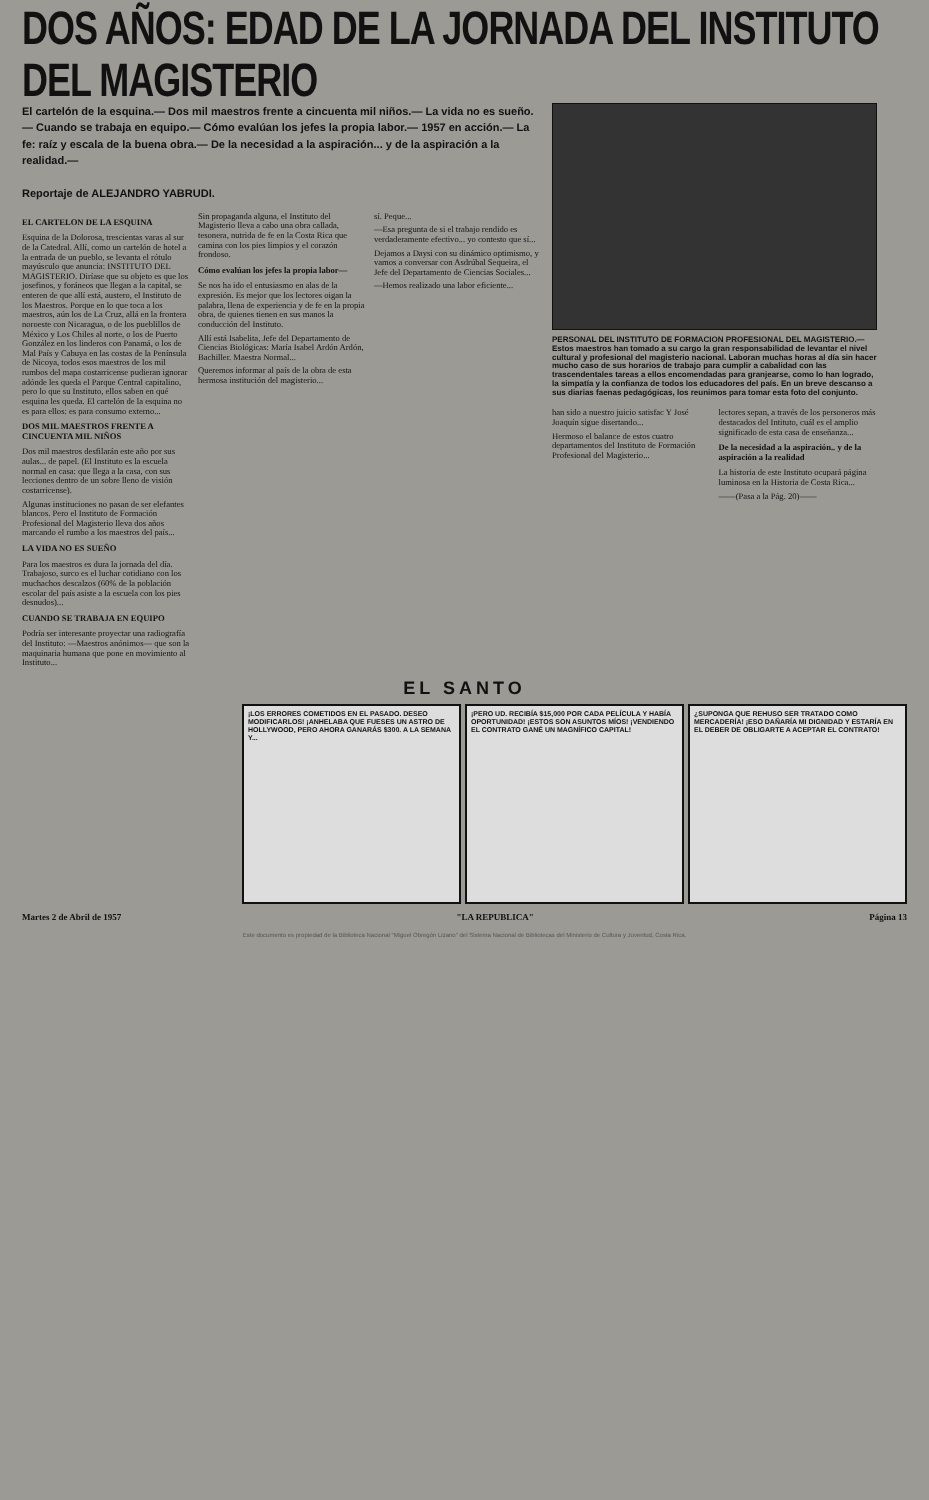DOS AÑOS: EDAD DE LA JORNADA DEL INSTITUTO DEL MAGISTERIO
El cartelón de la esquina.— Dos mil maestros frente a cincuenta mil niños.— La vida no es sueño.— Cuando se trabaja en equipo.— Cómo evalúan los jefes la propia labor.— 1957 en acción.— La fe: raíz y escala de la buena obra.— De la necesidad a la aspiración... y de la aspiración a la realidad.—
Reportaje de ALEJANDRO YABRUDI.
EL CARTELON DE LA ESQUINA
Esquina de la Dolorosa, trescientas varas al sur de la Catedral. Allí, como un cartelón de hotel a la entrada de un pueblo, se levanta el rótulo mayúsculo que anuncia: INSTITUTO DEL MAGISTERIO. Diríase que su objeto es que los josefinos, y foráneos que llegan a la capital, se enteren de que allí está, austero, el Instituto de los Maestros. Porque en lo que toca a los maestros, aún los de La Cruz, allá en la frontera noroeste con Nicaragua, o de los pueblillos de México y Los Chiles al norte, o los de Puerto González en los linderos con Panamá, o los de Mal País y Cabuya en las costas de la Península de Nicoya, todos esos maestros de los mil rumbos del mapa costarricense pudieran ignorar adónde les queda el Parque Central capitalino, pero lo que su Instituto, ellos saben en qué esquina les queda. El cartelón de la esquina no es para ellos: es para consumo externo...
DOS MIL MAESTROS FRENTE A CINCUENTA MIL NIÑOS
Dos mil maestros desfilarán este año por sus aulas... de papel. (El Instituto es la escuela normal en casa: que llega a la casa, con sus lecciones dentro de un sobre lleno de visión costarricense).
Algunas instituciones no pasan de ser elefantes blancos. Pero el Instituto de Formación Profesional del Magisterio lleva dos años marcando el rumbo a los maestros del país...
LA VIDA NO ES SUEÑO
Para los maestros es dura la jornada del día. Trabajoso, surco es el luchar cotidiano con los muchachos descalzos (60% de la población escolar del país asiste a la escuela con los pies desnudos)...
CUANDO SE TRABAJA EN EQUIPO
Podría ser interesante proyectar una radiografía del Instituto: —Maestros anónimos— que son la maquinaria humana que pone en movimiento al Instituto...
Sin propaganda alguna, el Instituto del Magisterio lleva a cabo una obra callada, tesonera, nutrida de fe en la Costa Rica que camina con los pies limpios y el corazón frondoso.
Cómo evalúan los jefes la propia labor—
Se nos ha ido el entusiasmo en alas de la expresión. Es mejor que los lectores oigan la palabra, llena de experiencia y de fe en la propia obra, de quienes tienen en sus manos la conducción del Instituto.
Allí está Isabelita, Jefe del Departamento de Ciencias Biológicas: María Isabel Ardón Ardón, Bachiller. Maestra Normal...
Queremos informar al país de la obra de esta hermosa institución del magisterio...
sí. Peque...
—Esa pregunta de si el trabajo rendido es verdaderamente efectivo... yo contesto que sí...
Dejamos a Daysi con su dinámico optimismo, y vamos a conversar con Asdrúbal Sequeira, el Jefe del Departamento de Ciencias Sociales...
—Hemos realizado una labor eficiente...
PERSONAL DEL INSTITUTO DE FORMACION PROFESIONAL DEL MAGISTERIO.—Estos maestros han tomado a su cargo la gran responsabilidad de levantar el nivel cultural y profesional del magisterio nacional. Laboran muchas horas al día sin hacer mucho caso de sus horarios de trabajo para cumplir a cabalidad con las trascendentales tareas a ellos encomendadas para granjearse, como lo han logrado, la simpatía y la confianza de todos los educadores del país. En un breve descanso a sus diarias faenas pedagógicas, los reunimos para tomar esta foto del conjunto.
han sido a nuestro juicio satisfac Y José Joaquín sigue disertando...
Hermoso el balance de estos cuatro departamentos del Instituto de Formación Profesional del Magisterio...
lectores sepan, a través de los personeros más destacados del Intituto, cuál es el amplio significado de esta casa de enseñanza...
De la necesidad a la aspiración.. y de la aspiración a la realidad
La historia de este Instituto ocupará página luminosa en la Historia de Costa Rica...
——(Pasa a la Pág. 20)——
EL SANTO
¡LOS ERRORES COMETIDOS EN EL PASADO. DESEO MODIFICARLOS! ¡ANHELABA QUE FUESES UN ASTRO DE HOLLYWOOD, PERO AHORA GANARÁS $300. A LA SEMANA Y...
¡PERO UD. RECIBÍA $15,000 POR CADA PELÍCULA Y HABÍA OPORTUNIDAD! ¡ESTOS SON ASUNTOS MÍOS! ¡VENDIENDO EL CONTRATO GANÉ UN MAGNÍFICO CAPITAL!
¿SUPONGA QUE REHUSO SER TRATADO COMO MERCADERÍA! ¡ESO DAÑARÍA MI DIGNIDAD Y ESTARÍA EN EL DEBER DE OBLIGARTE A ACEPTAR EL CONTRATO!
Martes 2 de Abril de 1957 "LA REPUBLICA" Página 13
Este documento es propiedad de la Biblioteca Nacional "Miguel Obregón Lizano" del Sistema Nacional de Bibliotecas del Ministerio de Cultura y Juventud, Costa Rica.